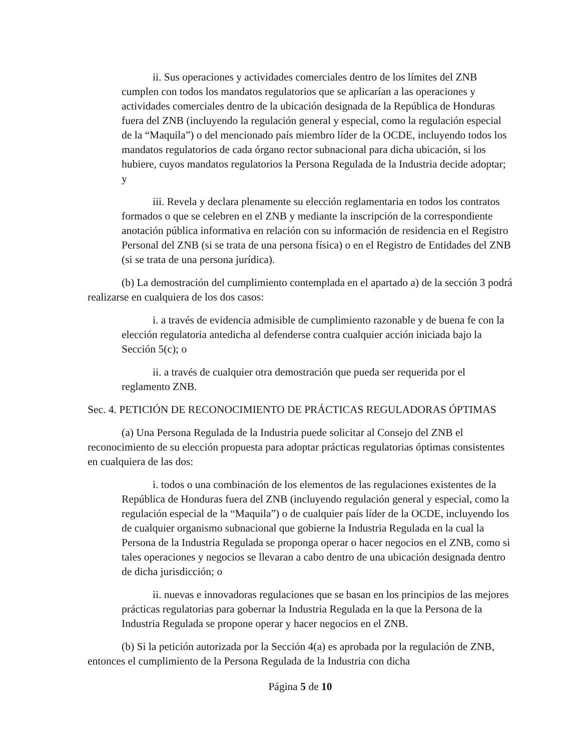ii. Sus operaciones y actividades comerciales dentro de los límites del ZNB cumplen con todos los mandatos regulatorios que se aplicarían a las operaciones y actividades comerciales dentro de la ubicación designada de la República de Honduras fuera del ZNB (incluyendo la regulación general y especial, como la regulación especial de la “Maquila”) o del mencionado país miembro líder de la OCDE, incluyendo todos los mandatos regulatorios de cada órgano rector subnacional para dicha ubicación, si los hubiere, cuyos mandatos regulatorios la Persona Regulada de la Industria decide adoptar; y
iii. Revela y declara plenamente su elección reglamentaria en todos los contratos formados o que se celebren en el ZNB y mediante la inscripción de la correspondiente anotación pública informativa en relación con su información de residencia en el Registro Personal del ZNB (si se trata de una persona física) o en el Registro de Entidades del ZNB (si se trata de una persona jurídica).
(b) La demostración del cumplimiento contemplada en el apartado a) de la sección 3 podrá realizarse en cualquiera de los dos casos:
i. a través de evidencia admisible de cumplimiento razonable y de buena fe con la elección regulatoria antedicha al defenderse contra cualquier acción iniciada bajo la Sección 5(c); o
ii. a través de cualquier otra demostración que pueda ser requerida por el reglamento ZNB.
Sec. 4. PETICIÓN DE RECONOCIMIENTO DE PRÁCTICAS REGULADORAS ÓPTIMAS
(a) Una Persona Regulada de la Industria puede solicitar al Consejo del ZNB el reconocimiento de su elección propuesta para adoptar prácticas regulatorias óptimas consistentes en cualquiera de las dos:
i. todos o una combinación de los elementos de las regulaciones existentes de la República de Honduras fuera del ZNB (incluyendo regulación general y especial, como la regulación especial de la “Maquila”) o de cualquier país líder de la OCDE, incluyendo los de cualquier organismo subnacional que gobierne la Industria Regulada en la cual la Persona de la Industria Regulada se proponga operar o hacer negocios en el ZNB, como si tales operaciones y negocios se llevaran a cabo dentro de una ubicación designada dentro de dicha jurisdicción; o
ii. nuevas e innovadoras regulaciones que se basan en los principios de las mejores prácticas regulatorias para gobernar la Industria Regulada en la que la Persona de la Industria Regulada se propone operar y hacer negocios en el ZNB.
(b) Si la petición autorizada por la Sección 4(a) es aprobada por la regulación de ZNB, entonces el cumplimiento de la Persona Regulada de la Industria con dicha
Página 5 de 10